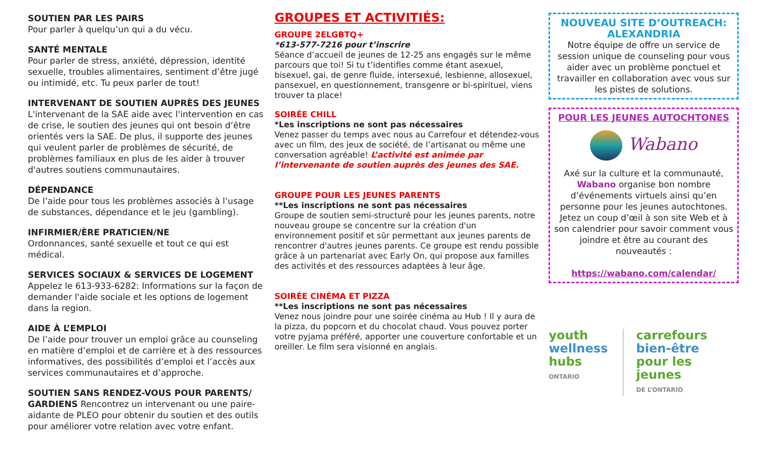SOUTIEN PAR LES PAIRS
Pour parler à quelqu’un qui a du vécu.
SANTÉ MENTALE
Pour parler de stress, anxiété, dépression, identité sexuelle, troubles alimentaires, sentiment d’être jugé ou intimidé, etc. Tu peux parler de tout!
INTERVENANT DE SOUTIEN AUPRÈS DES JEUNES
L'intervenant de la SAE aide avec l'intervention en cas de crise, le soutien des jeunes qui ont besoin d’être orientés vers la SAE. De plus, il supporte des jeunes qui veulent parler de problèmes de sécurité, de problèmes familiaux en plus de les aider à trouver d'autres soutiens communautaires.
DÉPENDANCE
De l’aide pour tous les problèmes associés à l’usage de substances, dépendance et le jeu (gambling).
INFIRMIER/ÈRE PRATICIEN/NE
Ordonnances, santé sexuelle et tout ce qui est médical.
SERVICES SOCIAUX & SERVICES DE LOGEMENT
Appelez le 613-933-6282: Informations sur la façon de demander l'aide sociale et les options de logement dans la region.
AIDE À L’EMPLOI
De l’aide pour trouver un emploi grâce au counseling en matière d’emploi et de carrière et à des ressources informatives, des possibilités d’emploi et l’accès aux services communautaires et d’approche.
SOUTIEN SANS RENDEZ-VOUS POUR PARENTS/ GARDIENS Rencontrez un intervenant ou une paire-aidante de PLEO pour obtenir du soutien et des outils pour améliorer votre relation avec votre enfant.
GROUPES ET ACTIVITIÉS:
GROUPE 2ELGBTQ+
*613-577-7216 pour t’inscrire
Séance d’accueil de jeunes de 12-25 ans engagés sur le même parcours que toi! Si tu t’identifies comme étant asexuel, bisexuel, gai, de genre fluide, intersexué, lesbienne, allosexuel, pansexuel, en questionnement, transgenre or bi-spirituel, viens trouver ta place!
SOIRÉE CHILL
*Les inscriptions ne sont pas nécessaires
Venez passer du temps avec nous au Carrefour et détendez-vous avec un film, des jeux de société, de l’artisanat ou même une conversation agréable! L’activité est animée par l’intervenante de soutien auprès des jeunes des SAE.
GROUPE POUR LES JEUNES PARENTS
**Les inscriptions ne sont pas nécessaires
Groupe de soutien semi-structuré pour les jeunes parents, notre nouveau groupe se concentre sur la création d'un environnement positif et sûr permettant aux jeunes parents de rencontrer d'autres jeunes parents. Ce groupe est rendu possible grâce à un partenariat avec Early On, qui propose aux familles des activités et des ressources adaptées à leur âge.
SOIRÉE CINÉMA ET PIZZA
**Les inscriptions ne sont pas nécessaires
Venez nous joindre pour une soirée cinéma au Hub ! Il y aura de la pizza, du popcorn et du chocolat chaud. Vous pouvez porter votre pyjama préféré, apporter une couverture confortable et un oreiller. Le film sera visionné en anglais.
NOUVEAU SITE D’OUTREACH: ALEXANDRIA
Notre équipe de offre un service de session unique de counseling pour vous aider avec un problème ponctuel et travailler en collaboration avec vous sur les pistes de solutions.
POUR LES JEUNES AUTOCHTONES
Wabano
Axé sur la culture et la communauté, Wabano organise bon nombre d’événements virtuels ainsi qu’en personne pour les jeunes autochtones. Jetez un coup d’œil à son site Web et à son calendrier pour savoir comment vous joindre et être au courant des nouveautés :
https://wabano.com/calendar/
youth
wellness
hubs
ONTARIO
carrefours
bien-être
pour les jeunes
DE L’ONTARIO